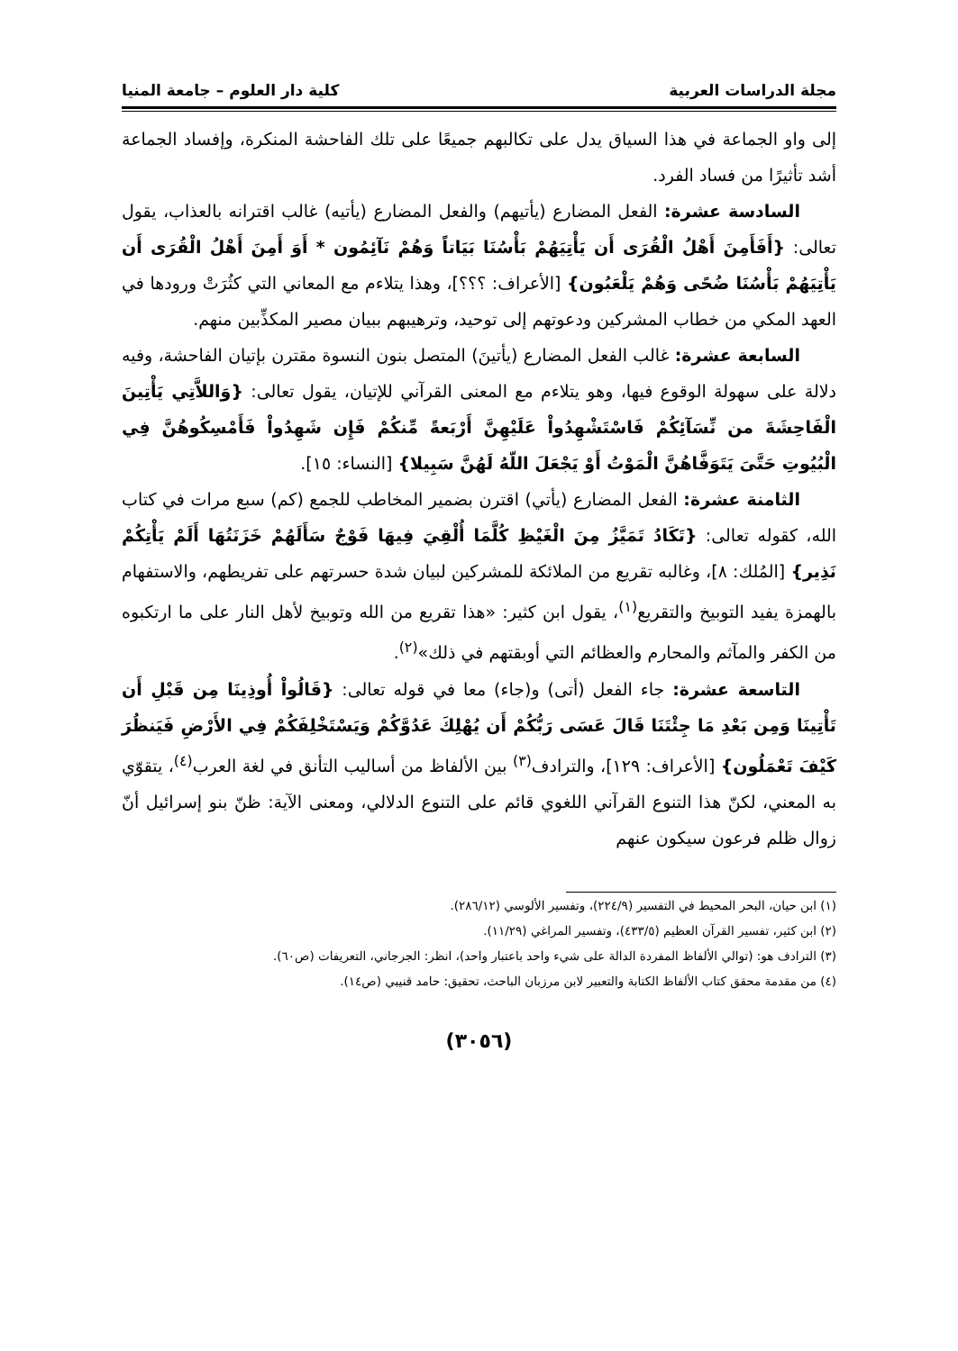مجلة الدراسات العربية كلية دار العلوم – جامعة المنيا
إلى واو الجماعة في هذا السياق يدل على تكالبهم جميعًا على تلك الفاحشة المنكرة، وإفساد الجماعة أشد تأثيرًا من فساد الفرد.
السادسة عشرة: الفعل المضارع (يأتيهم) والفعل المضارع (يأتيه) غالب اقترانه بالعذاب، يقول تعالى: {أَفَأَمِنَ أَهْلُ الْقُرَى أَن يَأْتِيَهُمْ بَأْسُنَا بَيَاتاً وَهُمْ نَآئِمُون * أَوَ أَمِنَ أَهْلُ الْقُرَى أَن يَأْتِيَهُمْ بَأْسُنَا ضُحًى وَهُمْ يَلْعَبُون} [الأعراف: ؟؟؟]، وهذا يتلاءم مع المعاني التي كثُرَتْ ورودها في العهد المكي من خطاب المشركين ودعوتهم إلى توحيد، وترهيبهم ببيان مصير المكذِّبين منهم.
السابعة عشرة: غالب الفعل المضارع (يأتينَ) المتصل بنون النسوة مقترن بإتيان الفاحشة، وفيه دلالة على سهولة الوقوع فيها، وهو يتلاءم مع المعنى القرآني للإتيان، يقول تعالى: {وَاللاَّتِي يَأْتِينَ الْفَاحِشَةَ من نِّسَآئِكُمْ فَاسْتَشْهِدُواْ عَلَيْهِنَّ أَرْبَعةً مِّنكُمْ فَإِن شَهِدُواْ فَأَمْسِكُوهُنَّ فِي الْبُيُوتِ حَتَّىَ يَتَوَفَّاهُنَّ الْمَوْتُ أَوْ يَجْعَلَ اللّهُ لَهُنَّ سَبِيلا} [النساء: ١٥].
الثامنة عشرة: الفعل المضارع (يأتي) اقترن بضمير المخاطب للجمع (كم) سبع مرات في كتاب الله، كقوله تعالى: {تَكَادُ تَمَيَّزُ مِنَ الْغَيْظِ كُلَّمَا أُلْقِيَ فِيهَا فَوْجٌ سَأَلَهُمْ خَزَنَتُهَا أَلَمْ يَأْتِكُمْ نَذِير} [المُلك: ٨]، وغالبه تقريع من الملائكة للمشركين لبيان شدة حسرتهم على تفريطهم، والاستفهام بالهمزة يفيد التوبيخ والتقريع<sup>(١)</sup>، يقول ابن كثير: «هذا تقريع من الله وتوبيخ لأهل النار على ما ارتكبوه من الكفر والمآثم والمحارم والعظائم التي أوبقتهم في ذلك»<sup>(٢)</sup>.
التاسعة عشرة: جاء الفعل (أتى) و(جاء) معا في قوله تعالى: {قَالُواْ أُوذِينَا مِن قَبْلِ أَن تَأْتِينَا وَمِن بَعْدِ مَا جِئْتَنَا قَالَ عَسَى رَبُّكُمْ أَن يُهْلِكَ عَدُوَّكُمْ وَيَسْتَخْلِفَكُمْ فِي الأَرْضِ فَيَنظُرَ كَيْفَ تَعْمَلُون} [الأعراف: ١٢٩]، والترادف<sup>(٣)</sup> بين الألفاظ من أساليب التأنق في لغة العرب<sup>(٤)</sup>، يتقوّي به المعني، لكنّ هذا التنوع القرآني اللغوي قائم على التنوع الدلالي، ومعنى الآية: ظنّ بنو إسرائيل أنّ زوال ظلم فرعون سيكون عنهم
(١) ابن حيان، البحر المحيط في التفسير (٢٢٤/٩)، وتفسير الألوسي (٢٨٦/١٢).
(٢) ابن كثير، تفسير القرآن العظيم (٤٣٣/٥)، وتفسير المراغي (١١/٢٩).
(٣) الترادف هو: (توالي الألفاظ المفردة الدالة على شيء واحد باعتبار واحد)، انظر: الجرجاني، التعريفات (ص٦٠).
(٤) من مقدمة محقق كتاب الألفاظ الكتابة والتعبير لابن مرزبان الباحث، تحقيق: حامد قنيبي (ص١٤).
(٣٠٥٦)